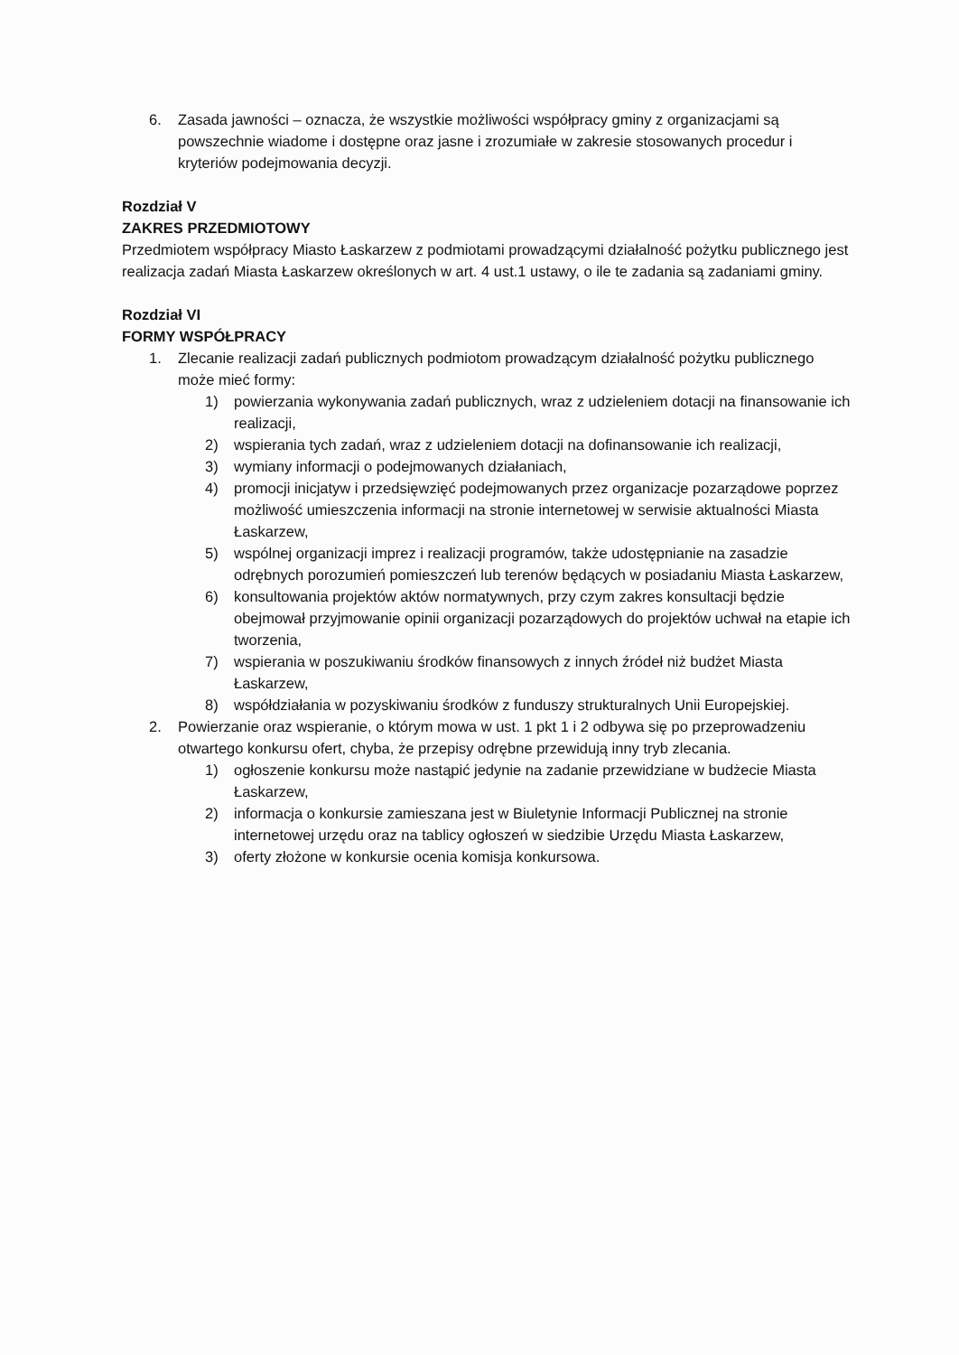6. Zasada jawności – oznacza, że wszystkie możliwości współpracy gminy z organizacjami są powszechnie wiadome i dostępne oraz jasne i zrozumiałe w zakresie stosowanych procedur i kryteriów podejmowania decyzji.
Rozdział V
ZAKRES PRZEDMIOTOWY
Przedmiotem współpracy Miasto Łaskarzew z podmiotami prowadzącymi działalność pożytku publicznego jest realizacja zadań Miasta Łaskarzew określonych w art. 4 ust.1 ustawy, o ile te zadania są zadaniami gminy.
Rozdział VI
FORMY WSPÓŁPRACY
1. Zlecanie realizacji zadań publicznych podmiotom prowadzącym działalność pożytku publicznego może mieć formy:
1) powierzania wykonywania zadań publicznych, wraz z udzieleniem dotacji na finansowanie ich realizacji,
2) wspierania tych zadań, wraz z udzieleniem dotacji na dofinansowanie ich realizacji,
3) wymiany informacji o podejmowanych działaniach,
4) promocji inicjatyw i przedsięwzięć podejmowanych przez organizacje pozarządowe poprzez możliwość umieszczenia informacji na stronie internetowej w serwisie aktualności Miasta Łaskarzew,
5) wspólnej organizacji imprez i realizacji programów, także udostępnianie na zasadzie odrębnych porozumień pomieszczeń lub terenów będących w posiadaniu Miasta Łaskarzew,
6) konsultowania projektów aktów normatywnych, przy czym zakres konsultacji będzie obejmował przyjmowanie opinii organizacji pozarządowych do projektów uchwał na etapie ich tworzenia,
7) wspierania w poszukiwaniu środków finansowych z innych źródeł niż budżet Miasta Łaskarzew,
8) współdziałania w pozyskiwaniu środków z funduszy strukturalnych Unii Europejskiej.
2. Powierzanie oraz wspieranie, o którym mowa w ust. 1 pkt 1 i 2 odbywa się po przeprowadzeniu otwartego konkursu ofert, chyba, że przepisy odrębne przewidują inny tryb zlecania.
1) ogłoszenie konkursu może nastąpić jedynie na zadanie przewidziane w budżecie Miasta Łaskarzew,
2) informacja o konkursie zamieszana jest w Biuletynie Informacji Publicznej na stronie internetowej urzędu oraz na tablicy ogłoszeń w siedzibie Urzędu Miasta Łaskarzew,
3) oferty złożone w konkursie ocenia komisja konkursowa.